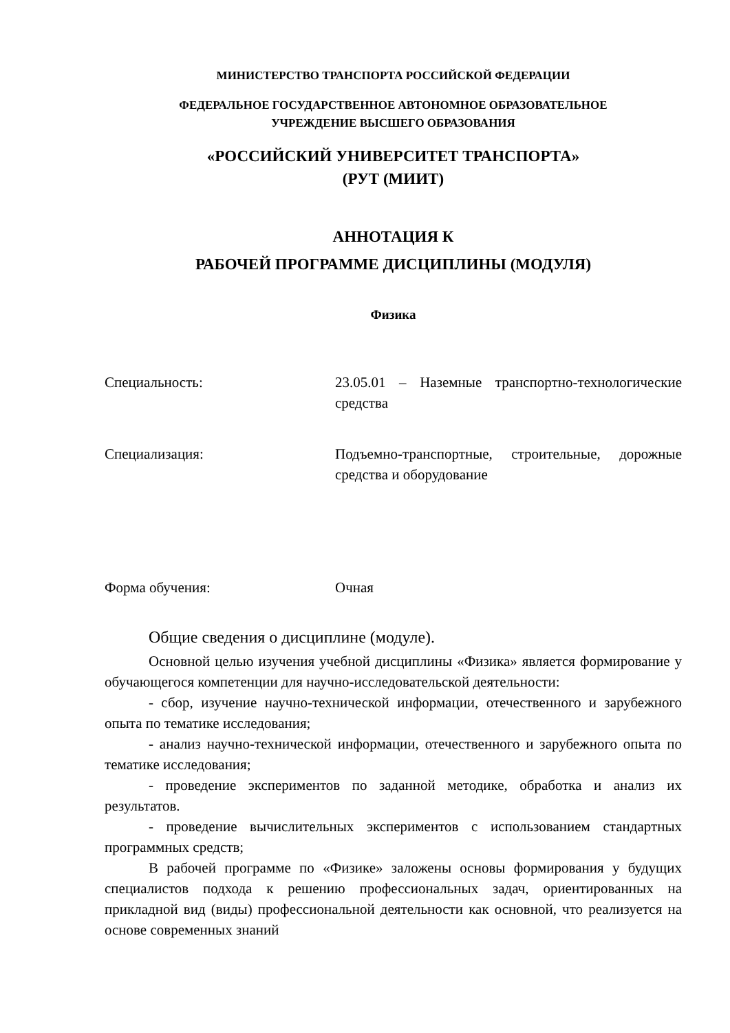МИНИСТЕРСТВО ТРАНСПОРТА РОССИЙСКОЙ ФЕДЕРАЦИИ
ФЕДЕРАЛЬНОЕ ГОСУДАРСТВЕННОЕ АВТОНОМНОЕ ОБРАЗОВАТЕЛЬНОЕ
УЧРЕЖДЕНИЕ ВЫСШЕГО ОБРАЗОВАНИЯ
«РОССИЙСКИЙ УНИВЕРСИТЕТ ТРАНСПОРТА»
(РУТ (МИИТ)
АННОТАЦИЯ К
РАБОЧЕЙ ПРОГРАММЕ ДИСЦИПЛИНЫ (МОДУЛЯ)
Физика
Специальность: 23.05.01 – Наземные транспортно-технологические средства
Специализация: Подъемно-транспортные, строительные, дорожные средства и оборудование
Форма обучения: Очная
Общие сведения о дисциплине (модуле).
Основной целью изучения учебной дисциплины «Физика» является формирование у обучающегося компетенции для научно-исследовательской деятельности:
- сбор, изучение научно-технической информации, отечественного и зарубежного опыта по тематике исследования;
- анализ научно-технической информации, отечественного и зарубежного опыта по тематике исследования;
- проведение экспериментов по заданной методике, обработка и анализ их результатов.
- проведение вычислительных экспериментов с использованием стандартных программных средств;
В рабочей программе по «Физике» заложены основы формирования у будущих специалистов подхода к решению профессиональных задач, ориентированных на прикладной вид (виды) профессиональной деятельности как основной, что реализуется на основе современных знаний